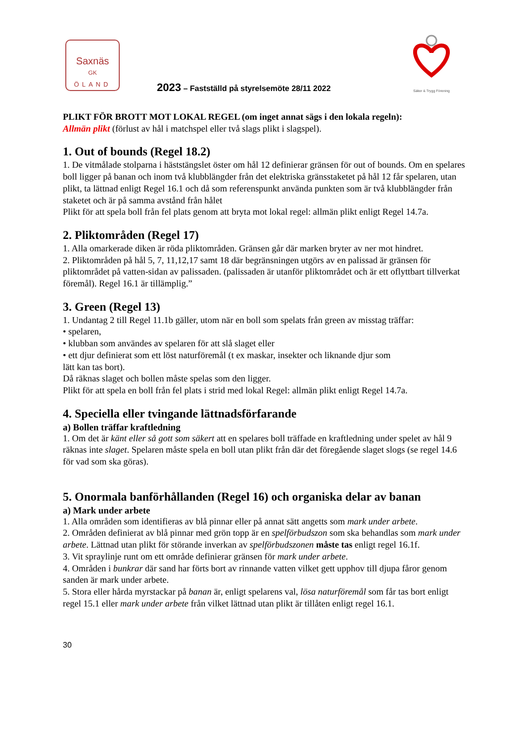Saxnäs
GK
ÖLAND
2023 – Fastställd på styrelsemöte 28/11 2022
Säker & Trygg Förening
PLIKT FÖR BROTT MOT LOKAL REGEL (om inget annat sägs i den lokala regeln):
Allmän plikt (förlust av hål i matchspel eller två slags plikt i slagspel).
1. Out of bounds (Regel 18.2)
1. De vitmålade stolparna i häststängslet öster om hål 12 definierar gränsen för out of bounds. Om en spelares boll ligger på banan och inom två klubblängder från det elektriska gränsstaketet på hål 12 får spelaren, utan plikt, ta lättnad enligt Regel 16.1 och då som referenspunkt använda punkten som är två klubblängder från staketet och är på samma avstånd från hålet
Plikt för att spela boll från fel plats genom att bryta mot lokal regel: allmän plikt enligt Regel 14.7a.
2. Pliktområden (Regel 17)
1. Alla omarkerade diken är röda pliktområden. Gränsen går där marken bryter av ner mot hindret.
2. Pliktområden på hål 5, 7, 11,12,17 samt 18 där begränsningen utgörs av en palissad är gränsen för pliktområdet på vatten-sidan av palissaden. (palissaden är utanför pliktområdet och är ett oflyttbart tillverkat föremål). Regel 16.1 är tillämplig.”
3. Green (Regel 13)
1. Undantag 2 till Regel 11.1b gäller, utom när en boll som spelats från green av misstag träffar:
• spelaren,
• klubban som användes av spelaren för att slå slaget eller
• ett djur definierat som ett löst naturföremål (t ex maskar, insekter och liknande djur som
lätt kan tas bort).
Då räknas slaget och bollen måste spelas som den ligger.
Plikt för att spela en boll från fel plats i strid med lokal Regel: allmän plikt enligt Regel 14.7a.
4. Speciella eller tvingande lättnadsförfarande
a) Bollen träffar kraftledning
1. Om det är känt eller så gott som säkert att en spelares boll träffade en kraftledning under spelet av hål 9 räknas inte slaget. Spelaren måste spela en boll utan plikt från där det föregående slaget slogs (se regel 14.6 för vad som ska göras).
5. Onormala banförhållanden (Regel 16) och organiska delar av banan
a) Mark under arbete
1. Alla områden som identifieras av blå pinnar eller på annat sätt angetts som mark under arbete.
2. Områden definierat av blå pinnar med grön topp är en spelförbudszon som ska behandlas som mark under arbete. Lättnad utan plikt för störande inverkan av spelförbudszonen måste tas enligt regel 16.1f.
3. Vit spraylinje runt om ett område definierar gränsen för mark under arbete.
4. Områden i bunkrar där sand har förts bort av rinnande vatten vilket gett upphov till djupa fåror genom sanden är mark under arbete.
5. Stora eller hårda myrstackar på banan är, enligt spelarens val, lösa naturföremål som får tas bort enligt regel 15.1 eller mark under arbete från vilket lättnad utan plikt är tillåten enligt regel 16.1.
30